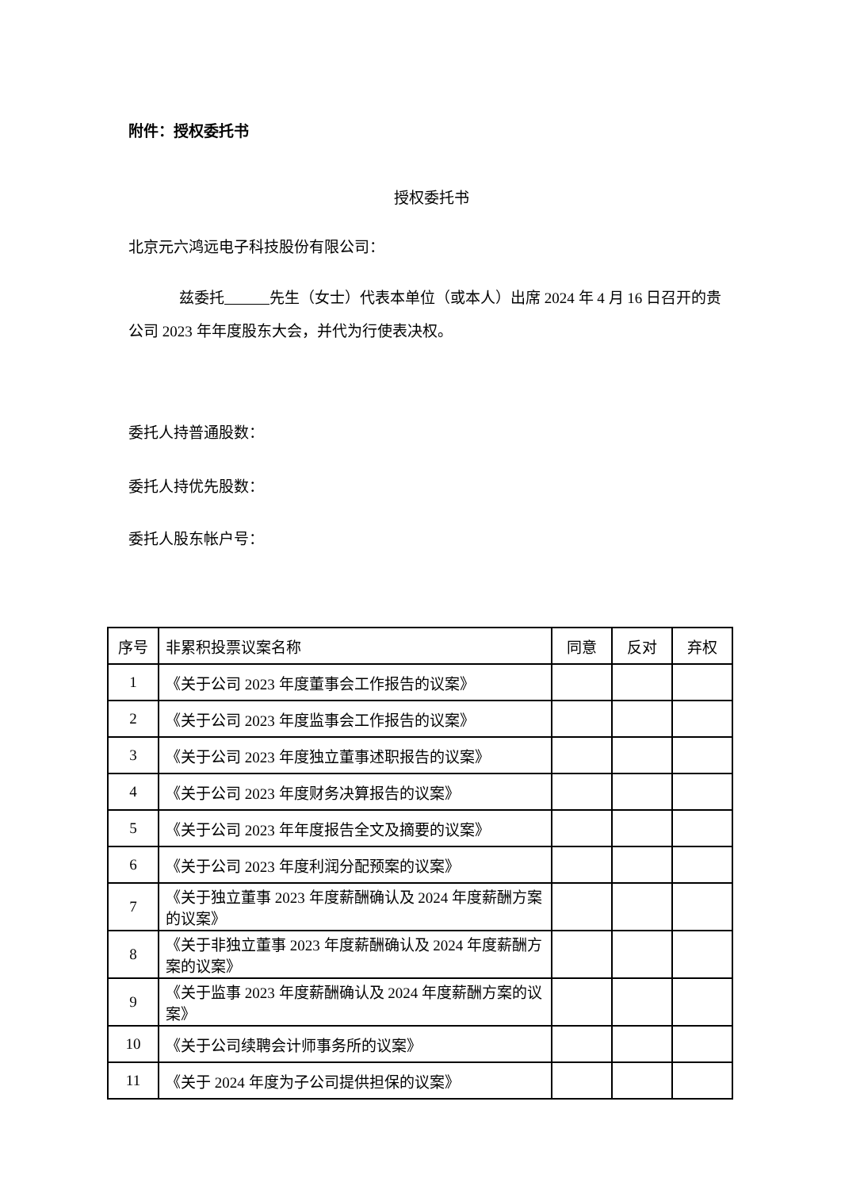附件：授权委托书
授权委托书
北京元六鸿远电子科技股份有限公司：
兹委托 先生（女士）代表本单位（或本人）出席 2024 年 4 月 16 日召开的贵公司 2023 年年度股东大会，并代为行使表决权。
委托人持普通股数：
委托人持优先股数：
委托人股东帐户号：
| 序号 | 非累积投票议案名称 | 同意 | 反对 | 弃权 |
| 1 | 《关于公司 2023 年度董事会工作报告的议案》 | | | |
| 2 | 《关于公司 2023 年度监事会工作报告的议案》 | | | |
| 3 | 《关于公司 2023 年度独立董事述职报告的议案》 | | | |
| 4 | 《关于公司 2023 年度财务决算报告的议案》 | | | |
| 5 | 《关于公司 2023 年年度报告全文及摘要的议案》 | | | |
| 6 | 《关于公司 2023 年度利润分配预案的议案》 | | | |
| 7 | 《关于独立董事 2023 年度薪酬确认及 2024 年度薪酬方案的议案》 | | | |
| 8 | 《关于非独立董事 2023 年度薪酬确认及 2024 年度薪酬方案的议案》 | | | |
| 9 | 《关于监事 2023 年度薪酬确认及 2024 年度薪酬方案的议案》 | | | |
| 10 | 《关于公司续聘会计师事务所的议案》 | | | |
| 11 | 《关于 2024 年度为子公司提供担保的议案》 | | | |